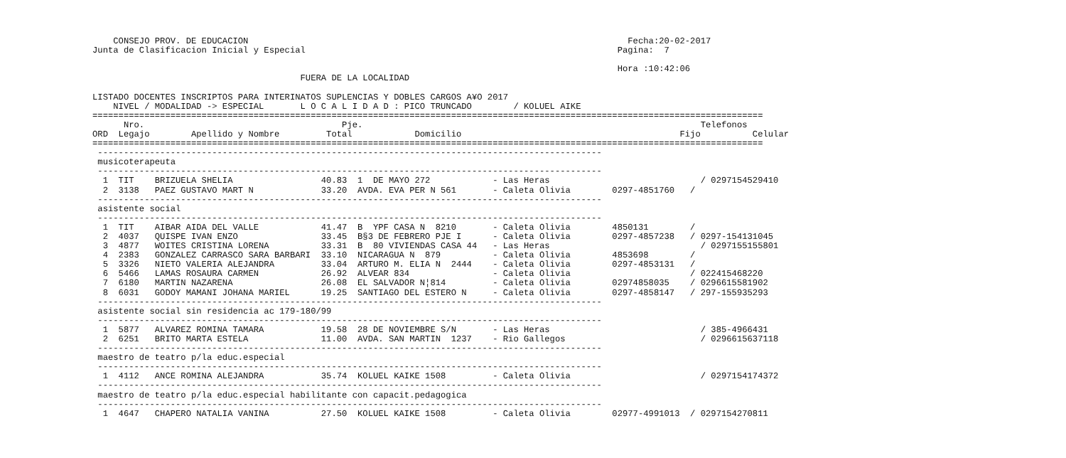CONSEJO PROV. DE EDUCACION                                                                         Fecha:20-02-2017
Junta de Clasificacion Inicial y Especial                                                            Pagina:  7

                                                                                                     Hora :10:42:06
                                        FUERA DE LA LOCALIDAD

LISTADO DOCENTES INSCRIPTOS PARA INTERINATOS SUPLENCIAS Y DOBLES CARGOS A¥O 2017
    NIVEL / MODALIDAD -> ESPECIAL       L O C A L I D A D : PICO TRUNCADO        / KOLUEL AIKE
=================================================================================================================================
      Nro.                                      Pje.                                                                 Telefonos
ORD  Legajo        Apellido y Nombre         Total            Domicilio                                          Fijo          Celular
=================================================================================================================================
 -------------------------------------------------------------------------------------------------
 musicoterapeuta
 -------------------------------------------------------------------------------------------------
  1  TIT    BRIZUELA SHELIA                 40.83  1  DE MAYO 272            - Las Heras                             / 0297154529410
  2  3138   PAEZ GUSTAVO MART N             33.20  AVDA. EVA PER N 561       - Caleta Olivia        0297-4851760   /
 -------------------------------------------------------------------------------------------------
 asistente social
 -------------------------------------------------------------------------------------------------
  1  TIT    AIBAR AIDA DEL VALLE            41.47  B  YPF CASA N  8210       - Caleta Olivia        4850131        /
  2  4037   QUISPE IVAN ENZO                33.45  B§3 DE FEBRERO PJE I      - Caleta Olivia        0297-4857238   / 0297-154131045
  3  4877   WOITES CRISTINA LORENA          33.31  B  80 VIVIENDAS CASA 44   - Las Heras                             / 0297155155801
  4  2383   GONZALEZ CARRASCO SARA BARBARI  33.10  NICARAGUA N  879          - Caleta Olivia        4853698        /
  5  3326   NIETO VALERIA ALEJANDRA         33.04  ARTURO M. ELIA N  2444    - Caleta Olivia        0297-4853131   /
  6  5466   LAMAS ROSAURA CARMEN            26.92  ALVEAR 834                - Caleta Olivia                       / 022415468220
  7  6180   MARTIN NAZARENA                 26.08  EL SALVADOR N¦814         - Caleta Olivia        02974858035    / 0296615581902
  8  6031   GODOY MAMANI JOHANA MARIEL      19.25  SANTIAGO DEL ESTERO N     - Caleta Olivia        0297-4858147   / 297-155935293
 -------------------------------------------------------------------------------------------------
 asistente social sin residencia ac 179-180/99
 -------------------------------------------------------------------------------------------------
  1  5877   ALVAREZ ROMINA TAMARA           19.58  28 DE NOVIEMBRE S/N       - Las Heras                             / 385-4966431
  2  6251   BRITO MARTA ESTELA              11.00  AVDA. SAN MARTIN  1237    - Rio Gallegos                          / 0296615637118
 -------------------------------------------------------------------------------------------------
 maestro de teatro p/la educ.especial
 -------------------------------------------------------------------------------------------------
  1  4112   ANCE ROMINA ALEJANDRA           35.74  KOLUEL KAIKE 1508         - Caleta Olivia                         / 0297154174372
 -------------------------------------------------------------------------------------------------
 maestro de teatro p/la educ.especial habilitante con capacit.pedagogica
 -------------------------------------------------------------------------------------------------
  1  4647   CHAPERO NATALIA VANINA          27.50  KOLUEL KAIKE 1508         - Caleta Olivia        02977-4991013  / 0297154270811